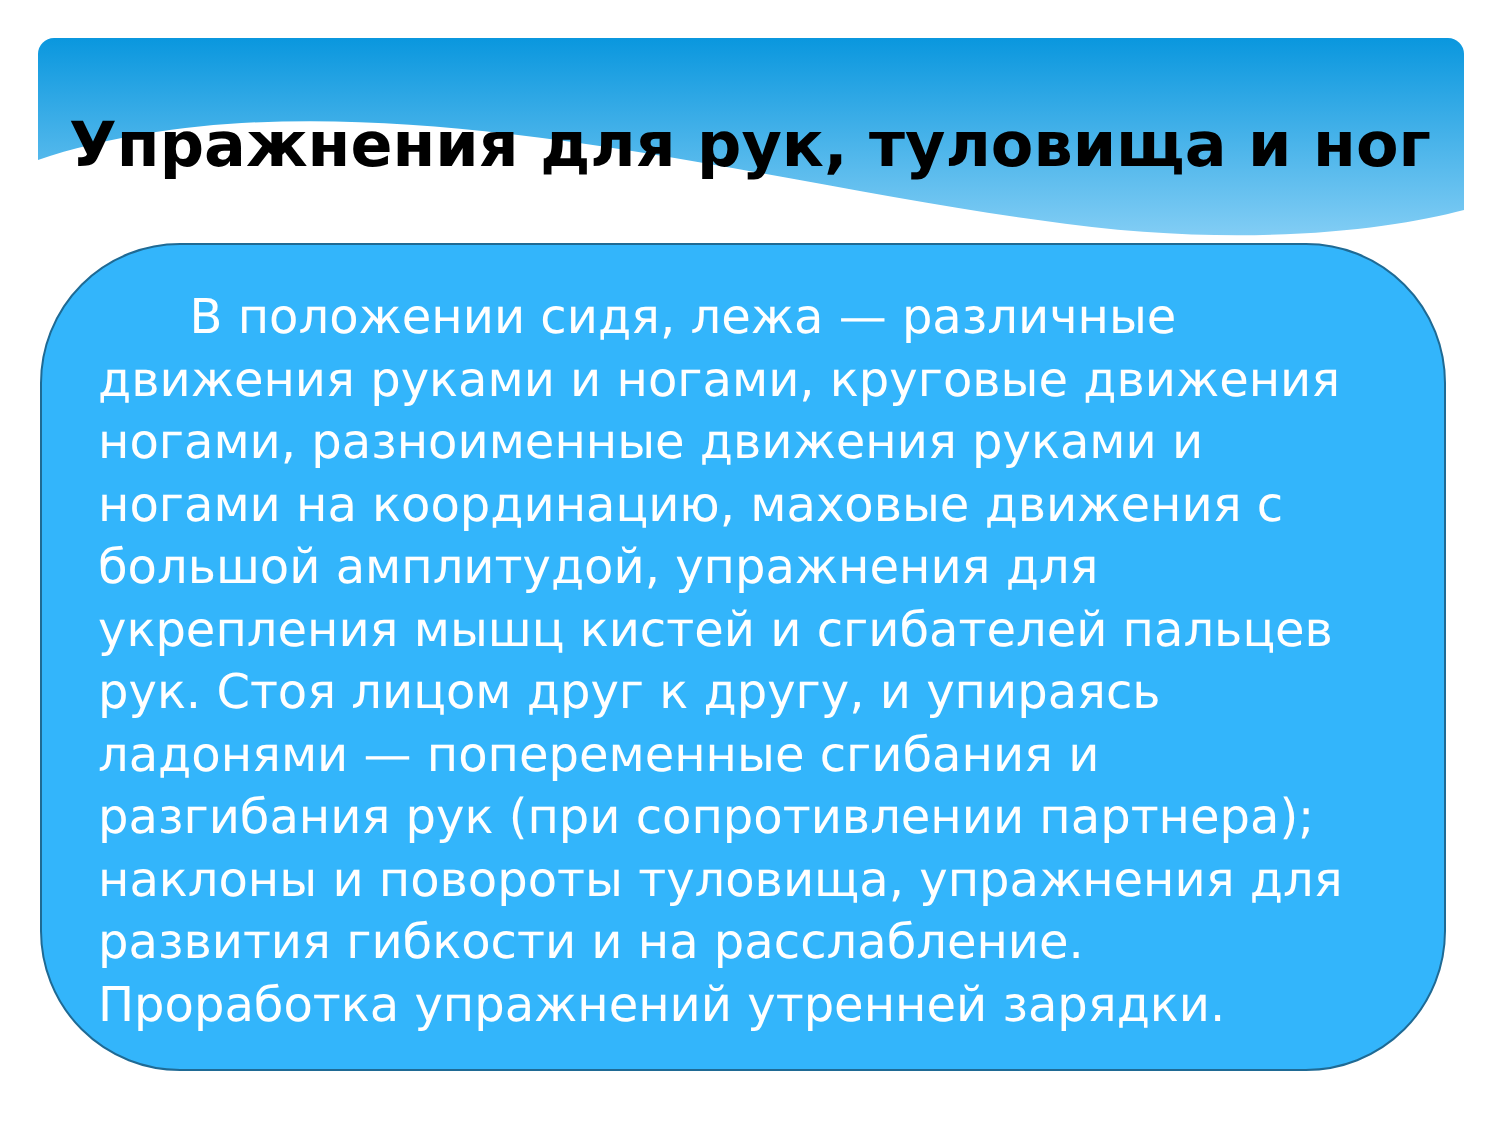Упражнения для рук, туловища и ног
В положении сидя, лежа — различные движения руками и ногами, круговые движения ногами, разноименные движения руками и ногами на координацию, маховые движения с большой амплитудой, упражнения для укрепления мышц кистей и сгибателей пальцев рук. Стоя лицом друг к другу, и упираясь ладонями — попеременные сгибания и разгибания рук (при сопротивлении партнера); наклоны и повороты туловища, упражнения для развития гибкости и на расслабление. Проработка упражнений утренней зарядки.